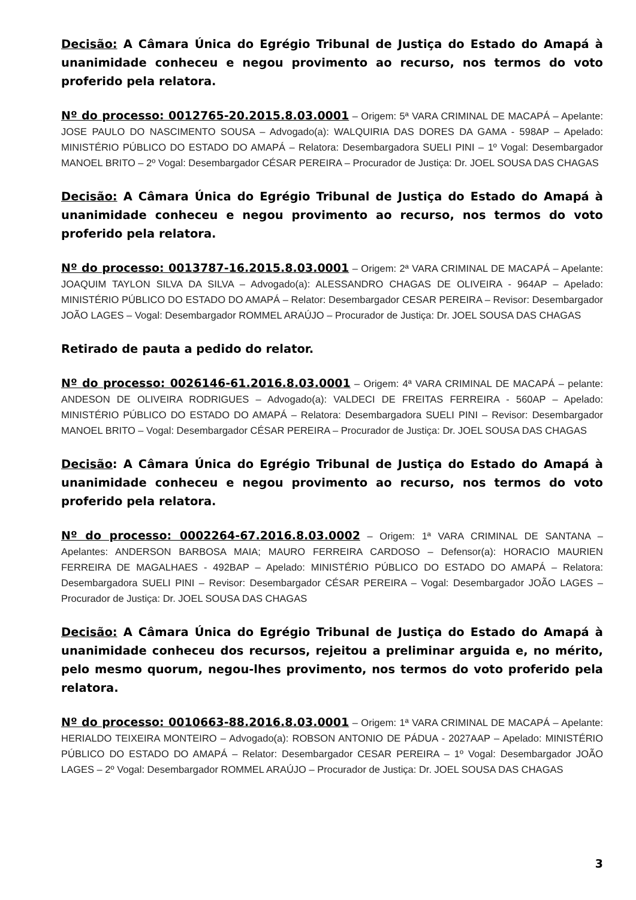Decisão: A Câmara Única do Egrégio Tribunal de Justiça do Estado do Amapá à unanimidade conheceu e negou provimento ao recurso, nos termos do voto proferido pela relatora.
Nº do processo: 0012765-20.2015.8.03.0001 – Origem: 5ª VARA CRIMINAL DE MACAPÁ – Apelante: JOSE PAULO DO NASCIMENTO SOUSA – Advogado(a): WALQUIRIA DAS DORES DA GAMA - 598AP – Apelado: MINISTÉRIO PÚBLICO DO ESTADO DO AMAPÁ – Relatora: Desembargadora SUELI PINI – 1º Vogal: Desembargador MANOEL BRITO – 2º Vogal: Desembargador CÉSAR PEREIRA – Procurador de Justiça: Dr. JOEL SOUSA DAS CHAGAS
Decisão: A Câmara Única do Egrégio Tribunal de Justiça do Estado do Amapá à unanimidade conheceu e negou provimento ao recurso, nos termos do voto proferido pela relatora.
Nº do processo: 0013787-16.2015.8.03.0001 – Origem: 2ª VARA CRIMINAL DE MACAPÁ – Apelante: JOAQUIM TAYLON SILVA DA SILVA – Advogado(a): ALESSANDRO CHAGAS DE OLIVEIRA - 964AP – Apelado: MINISTÉRIO PÚBLICO DO ESTADO DO AMAPÁ – Relator: Desembargador CESAR PEREIRA – Revisor: Desembargador JOÃO LAGES – Vogal: Desembargador ROMMEL ARAÚJO – Procurador de Justiça: Dr. JOEL SOUSA DAS CHAGAS
Retirado de pauta a pedido do relator.
Nº do processo: 0026146-61.2016.8.03.0001 – Origem: 4ª VARA CRIMINAL DE MACAPÁ – pelante: ANDESON DE OLIVEIRA RODRIGUES – Advogado(a): VALDECI DE FREITAS FERREIRA - 560AP – Apelado: MINISTÉRIO PÚBLICO DO ESTADO DO AMAPÁ – Relatora: Desembargadora SUELI PINI – Revisor: Desembargador MANOEL BRITO – Vogal: Desembargador CÉSAR PEREIRA – Procurador de Justiça: Dr. JOEL SOUSA DAS CHAGAS
Decisão: A Câmara Única do Egrégio Tribunal de Justiça do Estado do Amapá à unanimidade conheceu e negou provimento ao recurso, nos termos do voto proferido pela relatora.
Nº do processo: 0002264-67.2016.8.03.0002 – Origem: 1ª VARA CRIMINAL DE SANTANA – Apelantes: ANDERSON BARBOSA MAIA; MAURO FERREIRA CARDOSO – Defensor(a): HORACIO MAURIEN FERREIRA DE MAGALHAES - 492BAP – Apelado: MINISTÉRIO PÚBLICO DO ESTADO DO AMAPÁ – Relatora: Desembargadora SUELI PINI – Revisor: Desembargador CÉSAR PEREIRA – Vogal: Desembargador JOÃO LAGES – Procurador de Justiça: Dr. JOEL SOUSA DAS CHAGAS
Decisão: A Câmara Única do Egrégio Tribunal de Justiça do Estado do Amapá à unanimidade conheceu dos recursos, rejeitou a preliminar arguida e, no mérito, pelo mesmo quorum, negou-lhes provimento, nos termos do voto proferido pela relatora.
Nº do processo: 0010663-88.2016.8.03.0001 – Origem: 1ª VARA CRIMINAL DE MACAPÁ – Apelante: HERIALDO TEIXEIRA MONTEIRO – Advogado(a): ROBSON ANTONIO DE PÁDUA - 2027AAP – Apelado: MINISTÉRIO PÚBLICO DO ESTADO DO AMAPÁ – Relator: Desembargador CESAR PEREIRA – 1º Vogal: Desembargador JOÃO LAGES – 2º Vogal: Desembargador ROMMEL ARAÚJO – Procurador de Justiça: Dr. JOEL SOUSA DAS CHAGAS
3